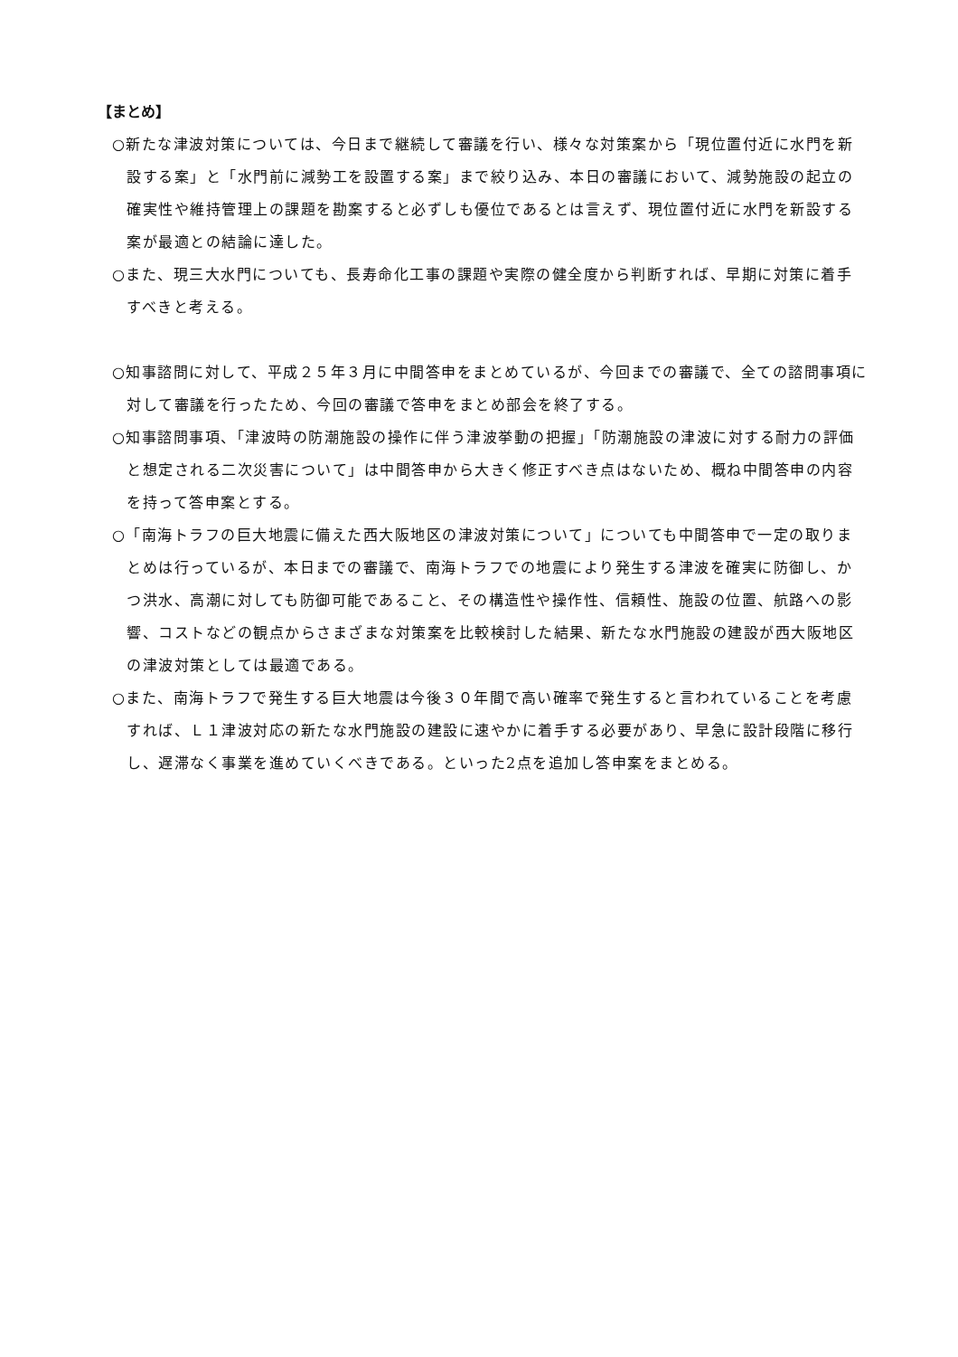【まとめ】
○新たな津波対策については、今日まで継続して審議を行い、様々な対策案から「現位置付近に水門を新設する案」と「水門前に減勢工を設置する案」まで絞り込み、本日の審議において、減勢施設の起立の確実性や維持管理上の課題を勘案すると必ずしも優位であるとは言えず、現位置付近に水門を新設する案が最適との結論に達した。
○また、現三大水門についても、長寿命化工事の課題や実際の健全度から判断すれば、早期に対策に着手すべきと考える。
○知事諮問に対して、平成２５年３月に中間答申をまとめているが、今回までの審議で、全ての諮問事項に対して審議を行ったため、今回の審議で答申をまとめ部会を終了する。
○知事諮問事項、「津波時の防潮施設の操作に伴う津波挙動の把握」「防潮施設の津波に対する耐力の評価と想定される二次災害について」は中間答申から大きく修正すべき点はないため、概ね中間答申の内容を持って答申案とする。
○「南海トラフの巨大地震に備えた西大阪地区の津波対策について」についても中間答申で一定の取りまとめは行っているが、本日までの審議で、南海トラフでの地震により発生する津波を確実に防御し、かつ洪水、高潮に対しても防御可能であること、その構造性や操作性、信頼性、施設の位置、航路への影響、コストなどの観点からさまざまな対策案を比較検討した結果、新たな水門施設の建設が西大阪地区の津波対策としては最適である。
○また、南海トラフで発生する巨大地震は今後３０年間で高い確率で発生すると言われていることを考慮すれば、Ｌ１津波対応の新たな水門施設の建設に速やかに着手する必要があり、早急に設計段階に移行し、遅滞なく事業を進めていくべきである。といった2点を追加し答申案をまとめる。